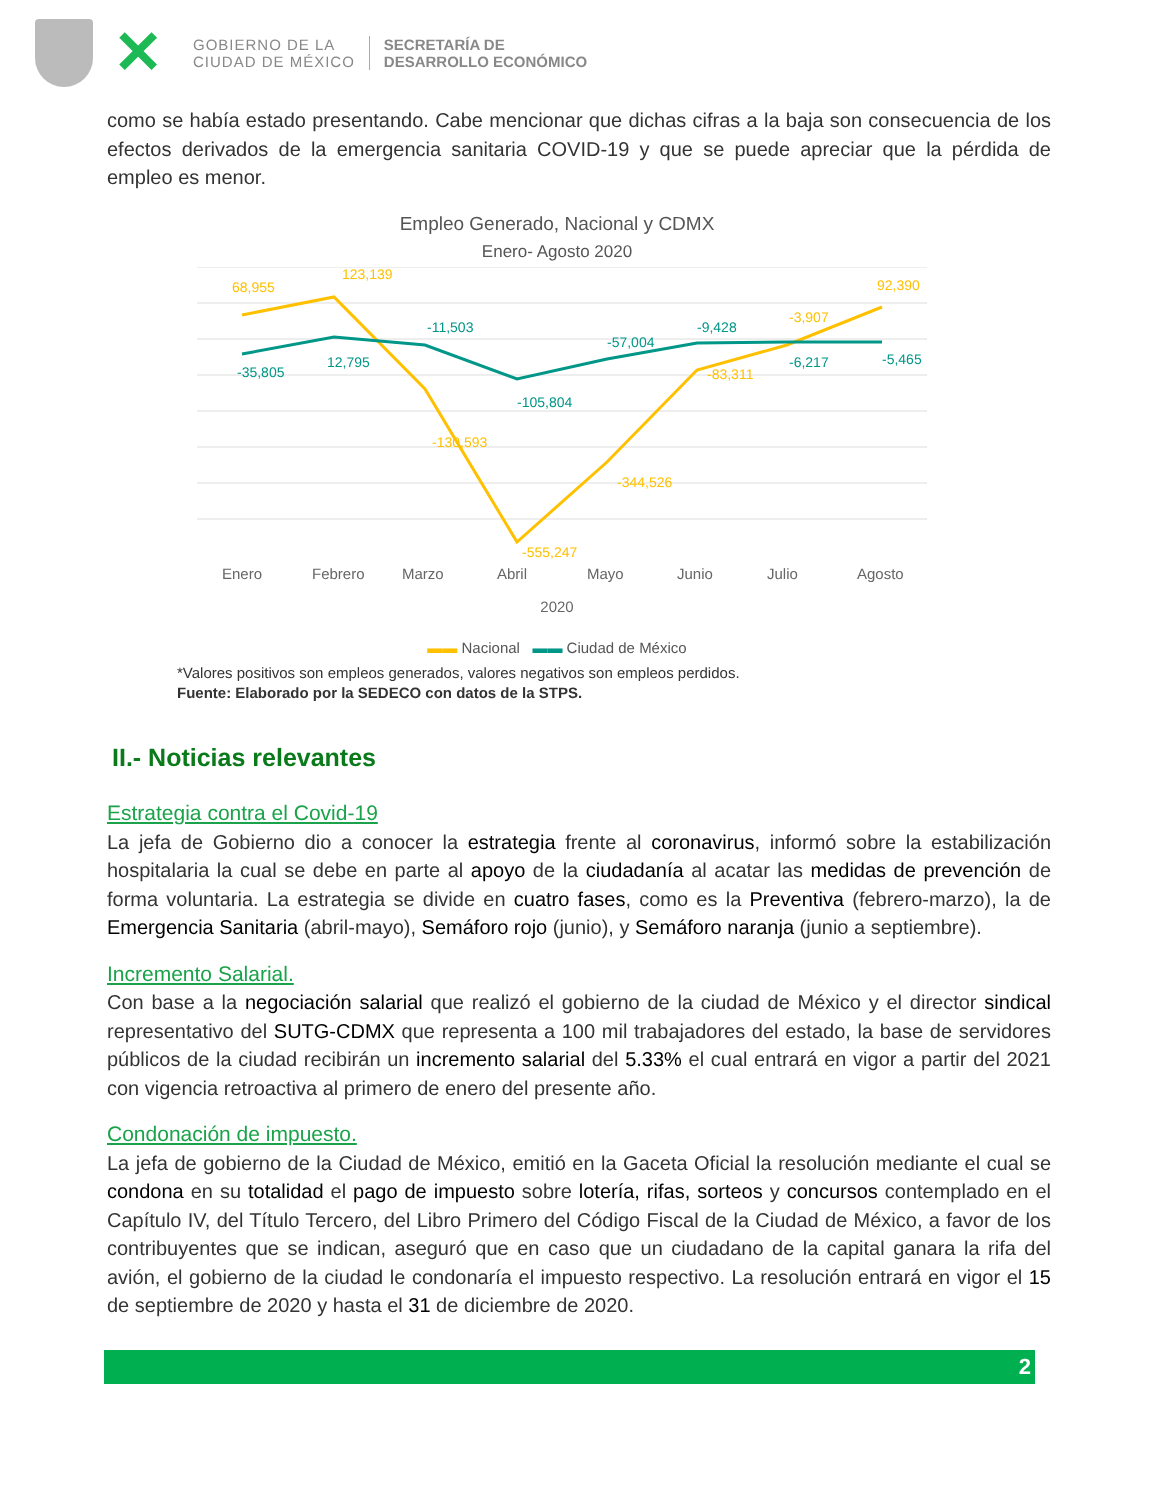✕
GOBIERNO DE LA
CIUDAD DE MÉXICO
SECRETARÍA DE
DESARROLLO ECONÓMICO
como se había estado presentando. Cabe mencionar que dichas cifras a la baja son consecuencia de los efectos derivados de la emergencia sanitaria COVID-19 y que se puede apreciar que la pérdida de empleo es menor.
Empleo Generado, Nacional y CDMX
Enero- Agosto 2020
68,955
123,139
-130,593
-555,247
-344,526
-83,311
-3,907
92,390
-35,805
12,795
-11,503
-105,804
-57,004
-9,428
-6,217
-5,465
Enero
Febrero
Marzo
Abril
Mayo
Junio
Julio
Agosto
2020
▬▬ Nacional ▬▬ Ciudad de México
*Valores positivos son empleos generados, valores negativos son empleos perdidos.
Fuente: Elaborado por la SEDECO con datos de la STPS.
II.- Noticias relevantes
Estrategia contra el Covid-19
La jefa de Gobierno dio a conocer la estrategia frente al coronavirus, informó sobre la estabilización hospitalaria la cual se debe en parte al apoyo de la ciudadanía al acatar las medidas de prevención de forma voluntaria. La estrategia se divide en cuatro fases, como es la Preventiva (febrero-marzo), la de Emergencia Sanitaria (abril-mayo), Semáforo rojo (junio), y Semáforo naranja (junio a septiembre).
Incremento Salarial.
Con base a la negociación salarial que realizó el gobierno de la ciudad de México y el director sindical representativo del SUTG-CDMX que representa a 100 mil trabajadores del estado, la base de servidores públicos de la ciudad recibirán un incremento salarial del 5.33% el cual entrará en vigor a partir del 2021 con vigencia retroactiva al primero de enero del presente año.
Condonación de impuesto.
La jefa de gobierno de la Ciudad de México, emitió en la Gaceta Oficial la resolución mediante el cual se condona en su totalidad el pago de impuesto sobre lotería, rifas, sorteos y concursos contemplado en el Capítulo IV, del Título Tercero, del Libro Primero del Código Fiscal de la Ciudad de México, a favor de los contribuyentes que se indican, aseguró que en caso que un ciudadano de la capital ganara la rifa del avión, el gobierno de la ciudad le condonaría el impuesto respectivo. La resolución entrará en vigor el 15 de septiembre de 2020 y hasta el 31 de diciembre de 2020.
2